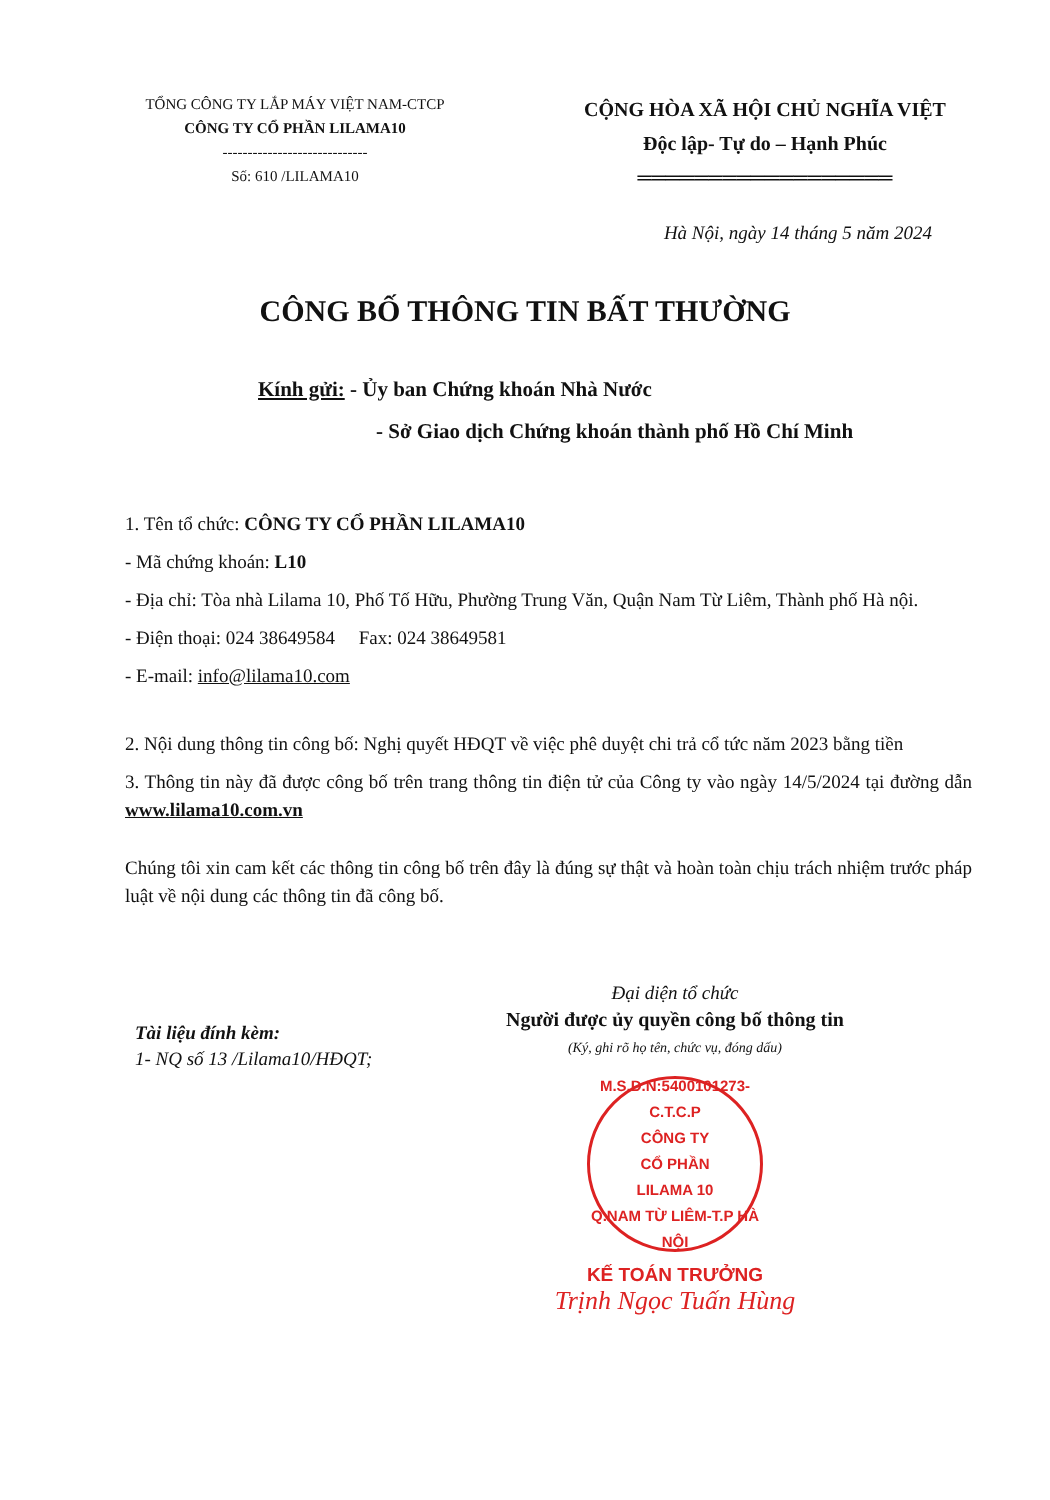TỔNG CÔNG TY LẮP MÁY VIỆT NAM-CTCP
CÔNG TY CỔ PHẦN LILAMA10
-----------------------------
Số: 610 /LILAMA10
CỘNG HÒA XÃ HỘI CHỦ NGHĨA VIỆT
Độc lập- Tự do – Hạnh Phúc
══════════════════
Hà Nội, ngày 14 tháng 5 năm 2024
CÔNG BỐ THÔNG TIN BẤT THƯỜNG
Kính gửi: - Ủy ban Chứng khoán Nhà Nước
- Sở Giao dịch Chứng khoán thành phố Hồ Chí Minh
1. Tên tổ chức: CÔNG TY CỔ PHẦN LILAMA10
- Mã chứng khoán: L10
- Địa chỉ: Tòa nhà Lilama 10, Phố Tố Hữu, Phường Trung Văn, Quận Nam Từ Liêm, Thành phố Hà nội.
- Điện thoại: 024 38649584 Fax: 024 38649581
- E-mail: info@lilama10.com
2. Nội dung thông tin công bố: Nghị quyết HĐQT về việc phê duyệt chi trả cổ tức năm 2023 bằng tiền
3. Thông tin này đã được công bố trên trang thông tin điện tử của Công ty vào ngày 14/5/2024 tại đường dẫn www.lilama10.com.vn
Chúng tôi xin cam kết các thông tin công bố trên đây là đúng sự thật và hoàn toàn chịu trách nhiệm trước pháp luật về nội dung các thông tin đã công bố.
Tài liệu đính kèm:
1- NQ số 13 /Lilama10/HĐQT;
Đại diện tổ chức
Người được ủy quyền công bố thông tin
(Ký, ghi rõ họ tên, chức vụ, đóng dấu)
M.S.D.N:5400101273-C.T.C.P
CÔNG TY
CỔ PHẦN
LILAMA 10
Q.NAM TỪ LIÊM-T.P HÀ NỘI
KẾ TOÁN TRƯỞNG
Trịnh Ngọc Tuấn Hùng